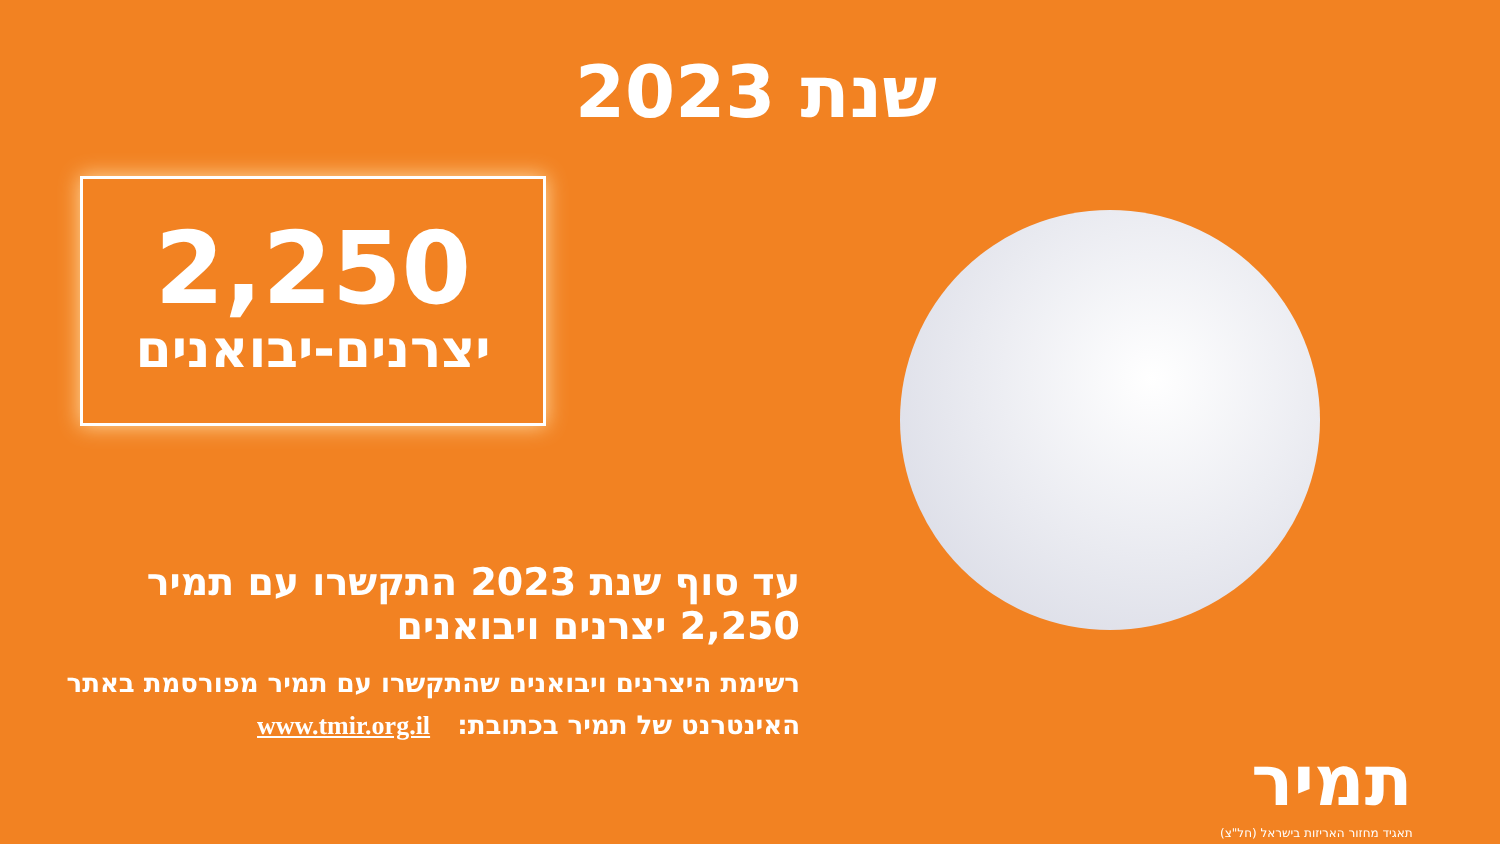שנת 2023
2,250
יצרנים-יבואנים
עד סוף שנת 2023 התקשרו עם תמיר
2,250 יצרנים ויבואנים
רשימת היצרנים ויבואנים שהתקשרו עם תמיר מפורסמת באתר
האינטרנט של תמיר בכתובת: www.tmir.org.il
תמיר
תאגיד מחזור האריזות בישראל (חל"צ)